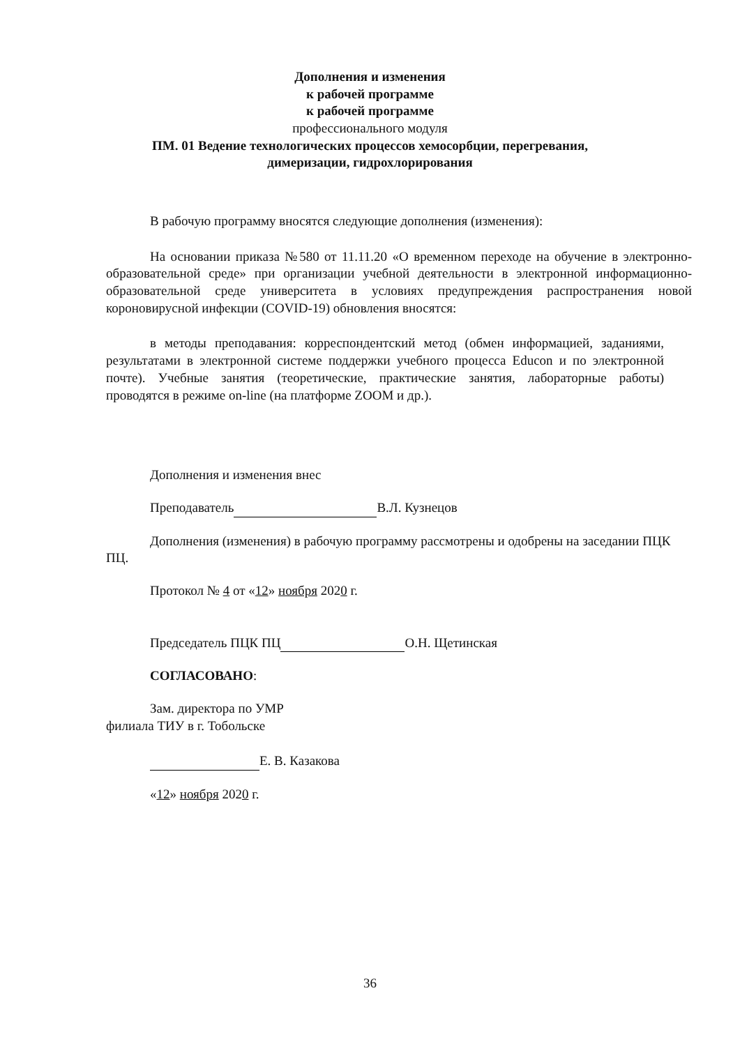Дополнения и изменения
к рабочей программе
к рабочей программе
профессионального модуля
ПМ. 01 Ведение технологических процессов хемосорбции, перегревания,
димеризации, гидрохлорирования
В рабочую программу вносятся следующие дополнения (изменения):
На основании приказа №580 от 11.11.20 «О временном переходе на обучение в электронно-образовательной среде» при организации учебной деятельности в электронной информационно-образовательной среде университета в условиях предупреждения распространения новой короновирусной инфекции (COVID-19) обновления вносятся:
в методы преподавания: корреспондентский метод (обмен информацией, заданиями, результатами в электронной системе поддержки учебного процесса Educon и по электронной почте). Учебные занятия (теоретические, практические занятия, лабораторные работы) проводятся в режиме on-line (на платформе ZOOM и др.).
Дополнения и изменения внес
Преподаватель В.Л. Кузнецов
Дополнения (изменения) в рабочую программу рассмотрены и одобрены на заседании ПЦК ПЦ.
Протокол № 4 от «12» ноября 2020 г.
Председатель ПЦК ПЦ О.Н. Щетинская
СОГЛАСОВАНО:
Зам. директора по УМР
филиала ТИУ в г. Тобольске
Е. В. Казакова
«12» ноября 2020 г.
36